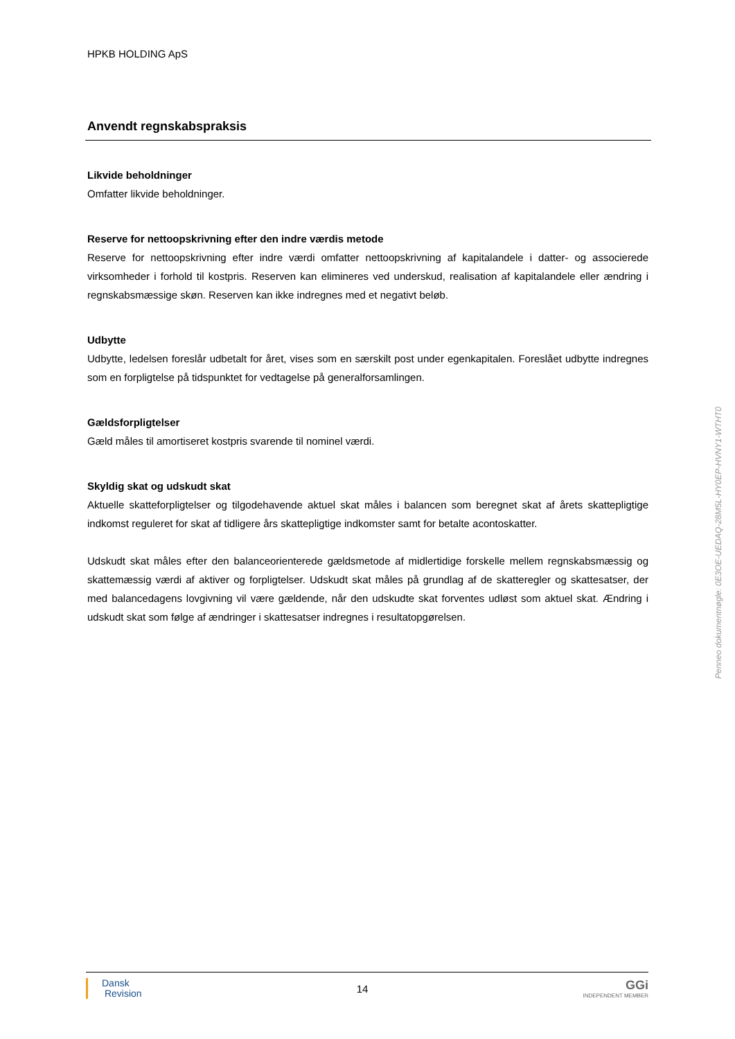HPKB HOLDING ApS
Anvendt regnskabspraksis
Likvide beholdninger
Omfatter likvide beholdninger.
Reserve for nettoopskrivning efter den indre værdis metode
Reserve for nettoopskrivning efter indre værdi omfatter nettoopskrivning af kapitalandele i datter- og associerede virksomheder i forhold til kostpris. Reserven kan elimineres ved underskud, realisation af kapitalandele eller ændring i regnskabsmæssige skøn. Reserven kan ikke indregnes med et negativt beløb.
Udbytte
Udbytte, ledelsen foreslår udbetalt for året, vises som en særskilt post under egenkapitalen. Foreslået udbytte indregnes som en forpligtelse på tidspunktet for vedtagelse på generalforsamlingen.
Gældsforpligtelser
Gæld måles til amortiseret kostpris svarende til nominel værdi.
Skyldig skat og udskudt skat
Aktuelle skatteforpligtelser og tilgodehavende aktuel skat måles i balancen som beregnet skat af årets skattepligtige indkomst reguleret for skat af tidligere års skattepligtige indkomster samt for betalte acontoskatter.
Udskudt skat måles efter den balanceorienterede gældsmetode af midlertidige forskelle mellem regnskabsmæssig og skattemæssig værdi af aktiver og forpligtelser. Udskudt skat måles på grundlag af de skatteregler og skattesatser, der med balancedagens lovgivning vil være gældende, når den udskudte skat forventes udløst som aktuel skat. Ændring i udskudt skat som følge af ændringer i skattesatser indregnes i resultatopgørelsen.
Penneo dokumentnøgle: 0E3OE-UEDAQ-28M5L-HY0EP-HVNY1-WTHT0
Dansk
Revision
14
GGi
INDEPENDENT MEMBER